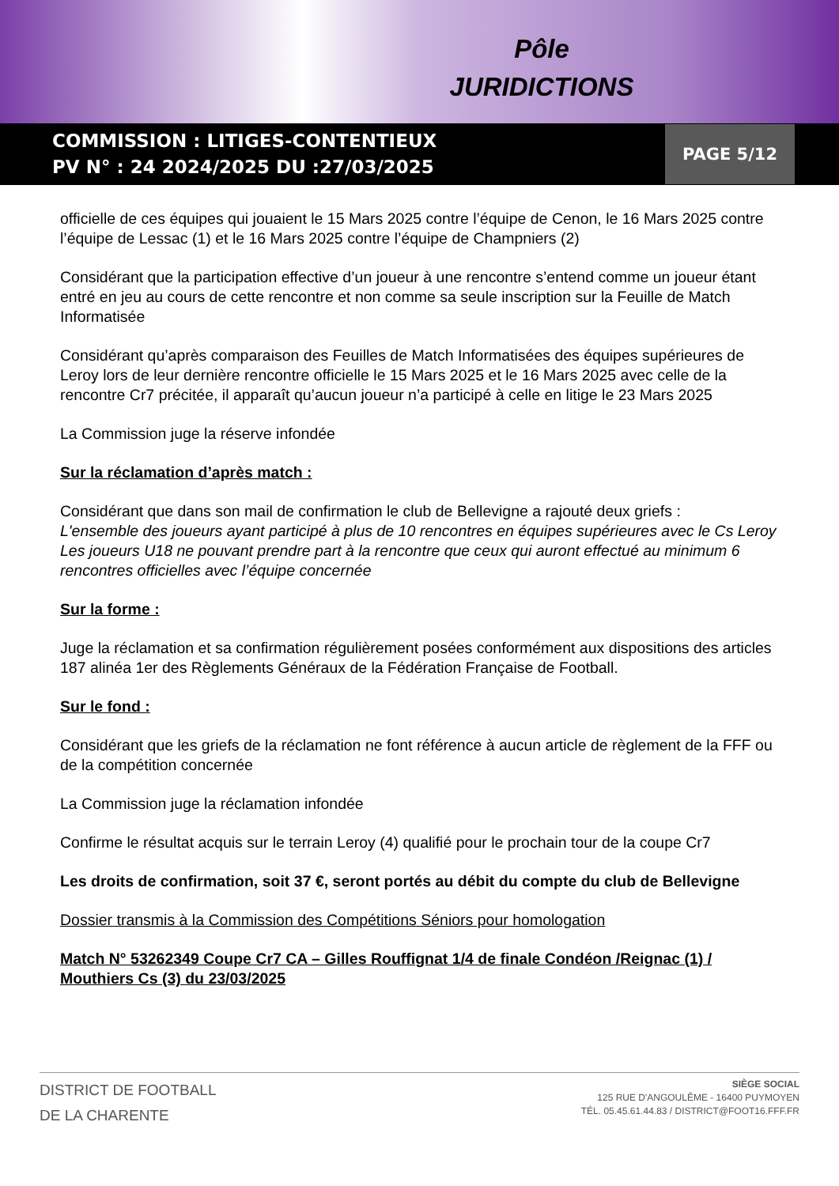Pôle
JURIDICTIONS
COMMISSION : LITIGES-CONTENTIEUX
PV N° : 24 2024/2025 DU :27/03/2025
PAGE 5/12
officielle de ces équipes qui jouaient le 15 Mars 2025 contre l’équipe de Cenon, le 16 Mars 2025 contre l’équipe de Lessac (1) et le 16 Mars 2025 contre l’équipe de Champniers (2)
Considérant que la participation effective d’un joueur à une rencontre s’entend comme un joueur étant entré en jeu au cours de cette rencontre et non comme sa seule inscription sur la Feuille de Match Informatisée
Considérant qu’après comparaison des Feuilles de Match Informatisées des équipes supérieures de Leroy lors de leur dernière rencontre officielle le 15 Mars 2025 et le 16 Mars 2025 avec celle de la rencontre Cr7 précitée, il apparaît qu’aucun joueur n’a participé à celle en litige le 23 Mars 2025
La Commission juge la réserve infondée
Sur la réclamation d’après match :
Considérant que dans son mail de confirmation le club de Bellevigne a rajouté deux griefs :
L'ensemble des joueurs ayant participé à plus de 10 rencontres en équipes supérieures avec le Cs Leroy
Les joueurs U18 ne pouvant prendre part à la rencontre que ceux qui auront effectué au minimum 6 rencontres officielles avec l’équipe concernée
Sur la forme :
Juge la réclamation et sa confirmation régulièrement posées conformément aux dispositions des articles 187 alinéa 1er des Règlements Généraux de la Fédération Française de Football.
Sur le fond :
Considérant que les griefs de la réclamation ne font référence à aucun article de règlement de la FFF ou de la compétition concernée
La Commission juge la réclamation infondée
Confirme le résultat acquis sur le terrain Leroy (4) qualifié pour le prochain tour de la coupe Cr7
Les droits de confirmation, soit 37 €, seront portés au débit du compte du club de Bellevigne
Dossier transmis à la Commission des Compétitions Séniors pour homologation
Match N° 53262349 Coupe Cr7 CA – Gilles Rouffignat 1/4 de finale Condéon /Reignac (1) / Mouthiers Cs (3) du 23/03/2025
DISTRICT DE FOOTBALL
DE LA CHARENTE
SIÈGE SOCIAL
125 RUE D'ANGOULÊME - 16400 PUYMOYEN
TÉL. 05.45.61.44.83 / DISTRICT@FOOT16.FFF.FR